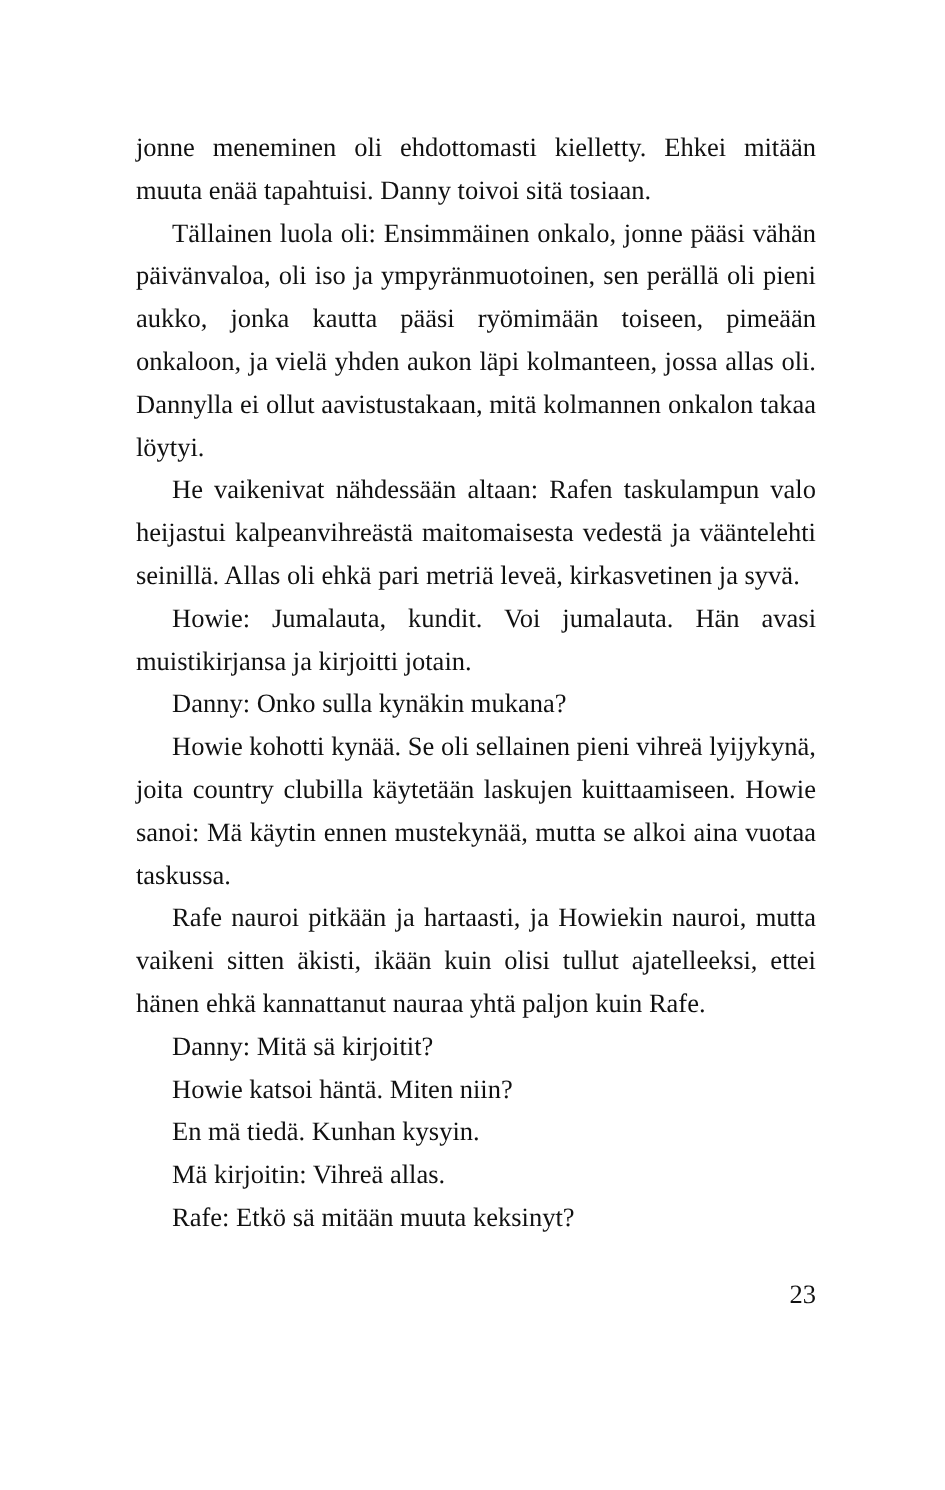jonne meneminen oli ehdottomasti kielletty. Ehkei mitään muuta enää tapahtuisi. Danny toivoi sitä tosiaan.
Tällainen luola oli: Ensimmäinen onkalo, jonne pääsi vähän päivänvaloa, oli iso ja ympyränmuotoinen, sen perällä oli pieni aukko, jonka kautta pääsi ryömimään toiseen, pimeään onkaloon, ja vielä yhden aukon läpi kolmanteen, jossa allas oli. Dannylla ei ollut aavistustakaan, mitä kolmannen onkalon takaa löytyi.
He vaikenivat nähdessään altaan: Rafen taskulampun valo heijastui kalpeanvihreästä maitomaisesta vedestä ja vääntelehti seinillä. Allas oli ehkä pari metriä leveä, kirkasvetinen ja syvä.
Howie: Jumalauta, kundit. Voi jumalauta. Hän avasi muistikirjansa ja kirjoitti jotain.
Danny: Onko sulla kynäkin mukana?
Howie kohotti kynää. Se oli sellainen pieni vihreä lyijykynä, joita country clubilla käytetään laskujen kuittaamiseen. Howie sanoi: Mä käytin ennen mustekynää, mutta se alkoi aina vuotaa taskussa.
Rafe nauroi pitkään ja hartaasti, ja Howiekin nauroi, mutta vaikeni sitten äkisti, ikään kuin olisi tullut ajatelleeksi, ettei hänen ehkä kannattanut nauraa yhtä paljon kuin Rafe.
Danny: Mitä sä kirjoitit?
Howie katsoi häntä. Miten niin?
En mä tiedä. Kunhan kysyin.
Mä kirjoitin: Vihreä allas.
Rafe: Etkö sä mitään muuta keksinyt?
23